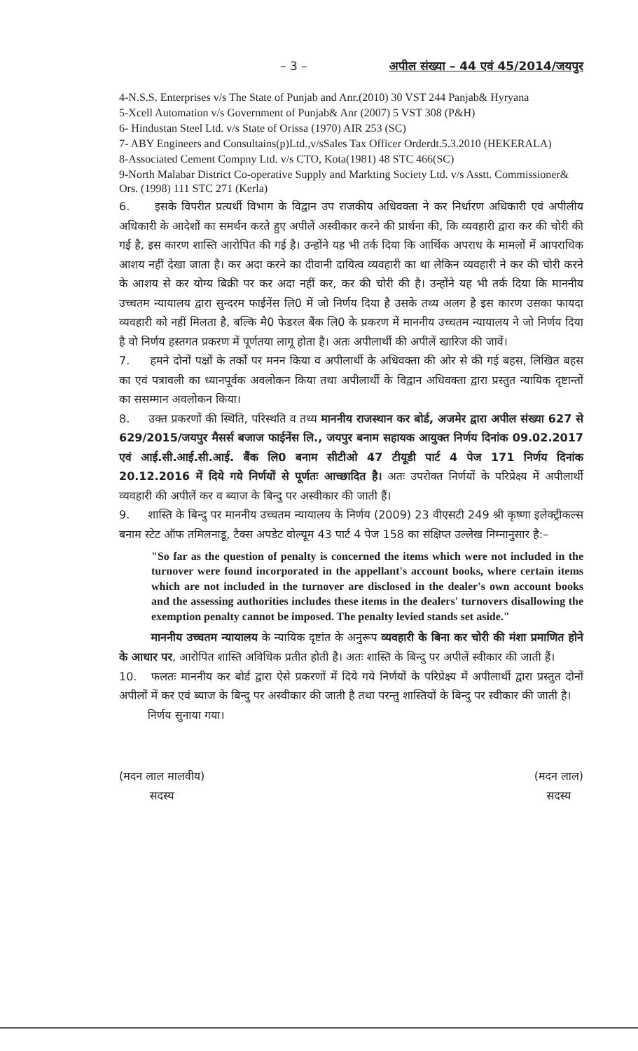– 3 – अपील संख्या – 44 एवं 45/2014/जयपुर
4-N.S.S. Enterprises v/s The State of Punjab and Anr.(2010) 30 VST 244 Panjab& Hyryana
5-Xcell Automation v/s Government of Punjab& Anr (2007) 5 VST 308 (P&H)
6- Hindustan Steel Ltd. v/s State of Orissa (1970) AIR 253 (SC)
7- ABY Engineers and Consultains(p)Ltd.,v/sSales Tax Officer Orderdt.5.3.2010 (HEKERALA)
8-Associated Cement Compny Ltd. v/s CTO, Kota(1981) 48 STC 466(SC)
9-North Malabar District Co-operative Supply and Markting Society Ltd. v/s Asstt. Commissioner& Ors. (1998) 111 STC 271 (Kerla)
6. इसके विपरीत प्रत्यर्थी विभाग के विद्वान उप राजकीय अधिवक्ता ने कर निर्धारण अधिकारी एवं अपीलीय अधिकारी के आदेशों का समर्थन करते हुए अपीलें अस्वीकार करने की प्रार्थना की, कि व्यवहारी द्वारा कर की चोरी की गई है, इस कारण शास्ति आरोपित की गई है। उन्होंने यह भी तर्क दिया कि आर्थिक अपराध के मामलों में आपराधिक आशय नहीं देखा जाता है। कर अदा करने का दीवानी दायित्व व्यवहारी का था लेकिन व्यवहारी ने कर की चोरी करने के आशय से कर योग्य बिक्री पर कर अदा नहीं कर, कर की चोरी की है। उन्होंने यह भी तर्क दिया कि माननीय उच्चतम न्यायालय द्वारा सुन्दरम फाईनेंस लि0 में जो निर्णय दिया है उसके तथ्य अलग है इस कारण उसका फायदा व्यवहारी को नहीं मिलता है, बल्कि मै0 फेडरल बैंक लि0 के प्रकरण में माननीय उच्चतम न्यायालय ने जो निर्णय दिया है वो निर्णय हस्तगत प्रकरण में पूर्णतया लागू होता है। अतः अपीलार्थी की अपीलें खारिज की जावें।
7. हमने दोनों पक्षों के तर्को पर मनन किया व अपीलार्थी के अधिवक्ता की ओर से की गई बहस, लिखित बहस का एवं पत्रावली का ध्यानपूर्वक अवलोकन किया तथा अपीलार्थी के विद्वान अधिवक्ता द्वारा प्रस्तुत न्यायिक दृष्टान्तों का ससम्मान अवलोकन किया।
8. उक्त प्रकरणों की स्थिति, परिस्थति व तथ्य माननीय राजस्थान कर बोर्ड, अजमेर द्वारा अपील संख्या 627 से 629/2015/जयपुर मैसर्स बजाज फाईनेंस लि., जयपुर बनाम सहायक आयुक्त निर्णय दिनांक 09.02.2017 एवं आई.सी.आई.सी.आई. बैंक लि0 बनाम सीटीओ 47 टीयूडी पार्ट 4 पेज 171 निर्णय दिनांक 20.12.2016 में दिये गये निर्णयों से पूर्णतः आच्छादित है। अतः उपरोक्त निर्णयों के परिप्रेक्ष्य में अपीलार्थी व्यवहारी की अपीलें कर व ब्याज के बिन्दु पर अस्वीकार की जाती हैं।
9. शास्ति के बिन्दु पर माननीय उच्चतम न्यायालय के निर्णय (2009) 23 वीएसटी 249 श्री कृष्णा इलेक्ट्रीकल्स बनाम स्टेट ऑफ तमिलनाडू, टैक्स अपडेट वोल्यूम 43 पार्ट 4 पेज 158 का संक्षिप्त उल्लेख निम्नानुसार है:–
"So far as the question of penalty is concerned the items which were not included in the turnover were found incorporated in the appellant's account books, where certain items which are not included in the turnover are disclosed in the dealer's own account books and the assessing authorities includes these items in the dealers' turnovers disallowing the exemption penalty cannot be imposed. The penalty levied stands set aside."
माननीय उच्चतम न्यायालय के न्यायिक दृष्टांत के अनुरूप व्यवहारी के बिना कर चोरी की मंशा प्रमाणित होने के आधार पर, आरोपित शास्ति अविधिक प्रतीत होती है। अतः शास्ति के बिन्दु पर अपीलें स्वीकार की जाती हैं।
10. फलतः माननीय कर बोर्ड द्वारा ऐसे प्रकरणों में दिये गये निर्णयों के परिप्रेक्ष्य में अपीलार्थी द्वारा प्रस्तुत दोनों अपीलों में कर एवं ब्याज के बिन्दु पर अस्वीकार की जाती है तथा परन्तु शास्तियों के बिन्दु पर स्वीकार की जाती है।
निर्णय सुनाया गया।
(मदन लाल मालवीय)
सदस्य
(मदन लाल)
सदस्य